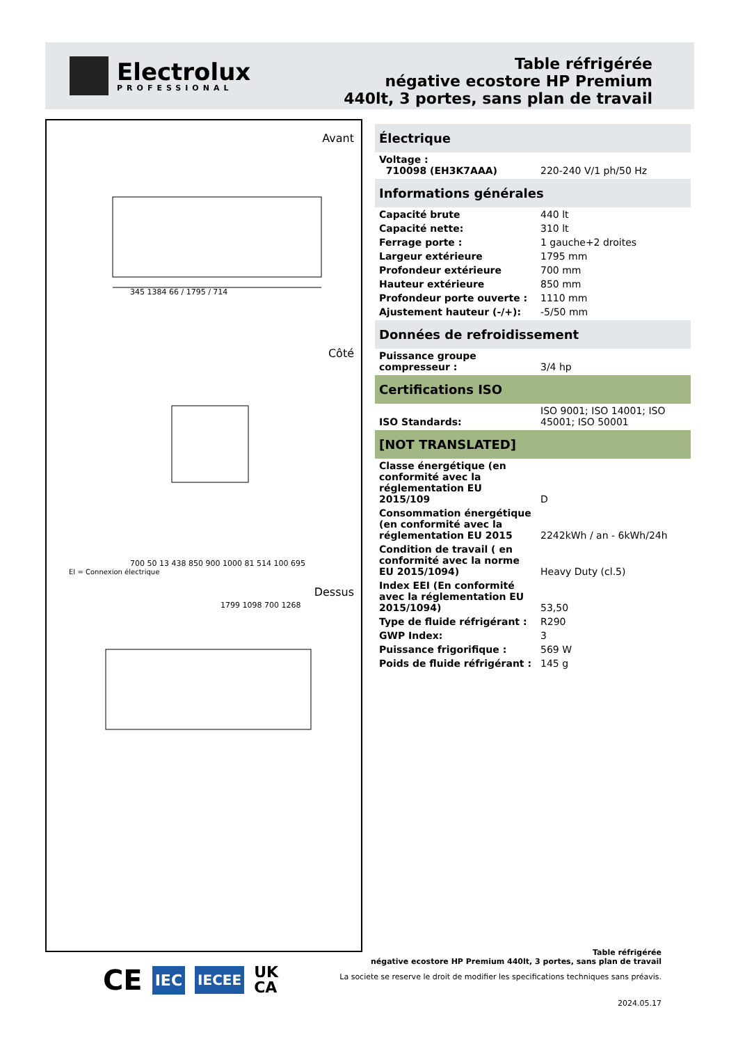Electrolux
PROFESSIONAL
Table réfrigérée
négative ecostore HP Premium
440lt, 3 portes, sans plan de travail
Avant
345 1384 66 / 1795 / 714
Côté
700 50 13 438 850 900 1000 81 514 100 695
EI = Connexion électrique
Dessus
1799 1098 700 1268
Électrique
| Voltage : 710098 (EH3K7AAA) | 220-240 V/1 ph/50 Hz |
Informations générales
| Capacité brute | 440 lt |
| Capacité nette: | 310 lt |
| Ferrage porte : | 1 gauche+2 droites |
| Largeur extérieure | 1795 mm |
| Profondeur extérieure | 700 mm |
| Hauteur extérieure | 850 mm |
| Profondeur porte ouverte : | 1110 mm |
| Ajustement hauteur (-/+): | -5/50 mm |
Données de refroidissement
| Puissance groupe compresseur : | 3/4 hp |
Certifications ISO
| ISO Standards: | ISO 9001; ISO 14001; ISO 45001; ISO 50001 |
[NOT TRANSLATED]
| Classe énergétique (en conformité avec la réglementation EU 2015/109 | D |
| Consommation énergétique (en conformité avec la réglementation EU 2015 | 2242kWh / an - 6kWh/24h |
| Condition de travail ( en conformité avec la norme EU 2015/1094) | Heavy Duty (cl.5) |
| Index EEI (En conformité avec la réglementation EU 2015/1094) | 53,50 |
| Type de fluide réfrigérant : | R290 |
| GWP Index: | 3 |
| Puissance frigorifique : | 569 W |
| Poids de fluide réfrigérant : | 145 g |
Table réfrigérée
négative ecostore HP Premium 440lt, 3 portes, sans plan de travail
La societe se reserve le droit de modifier les specifications techniques sans préavis.
2024.05.17
CE IEC IECEE UK
CA